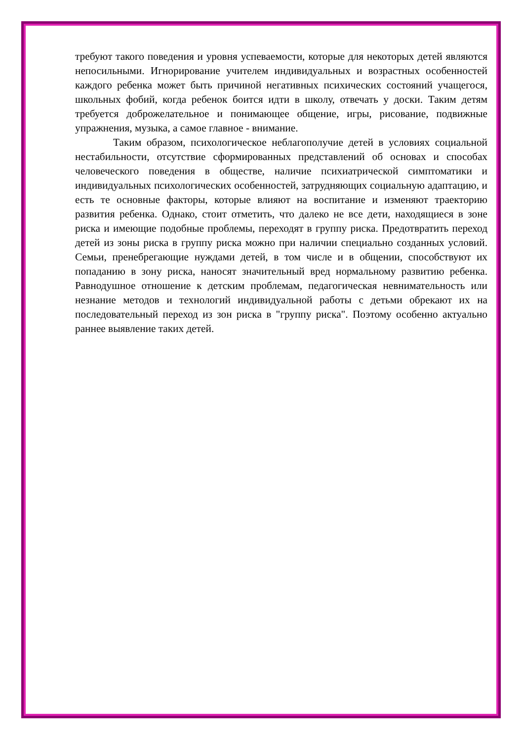требуют такого поведения и уровня успеваемости, которые для некоторых детей являются непосильными. Игнорирование учителем индивидуальных и возрастных особенностей каждого ребенка может быть причиной негативных психических состояний учащегося, школьных фобий, когда ребенок боится идти в школу, отвечать у доски. Таким детям требуется доброжелательное и понимающее общение, игры, рисование, подвижные упражнения, музыка, а самое главное - внимание.
Таким образом, психологическое неблагополучие детей в условиях социальной нестабильности, отсутствие сформированных представлений об основах и способах человеческого поведения в обществе, наличие психиатрической симптоматики и индивидуальных психологических особенностей, затрудняющих социальную адаптацию, и есть те основные факторы, которые влияют на воспитание и изменяют траекторию развития ребенка. Однако, стоит отметить, что далеко не все дети, находящиеся в зоне риска и имеющие подобные проблемы, переходят в группу риска. Предотвратить переход детей из зоны риска в группу риска можно при наличии специально созданных условий. Семьи, пренебрегающие нуждами детей, в том числе и в общении, способствуют их попаданию в зону риска, наносят значительный вред нормальному развитию ребенка. Равнодушное отношение к детским проблемам, педагогическая невнимательность или незнание методов и технологий индивидуальной работы с детьми обрекают их на последовательный переход из зон риска в "группу риска". Поэтому особенно актуально раннее выявление таких детей.